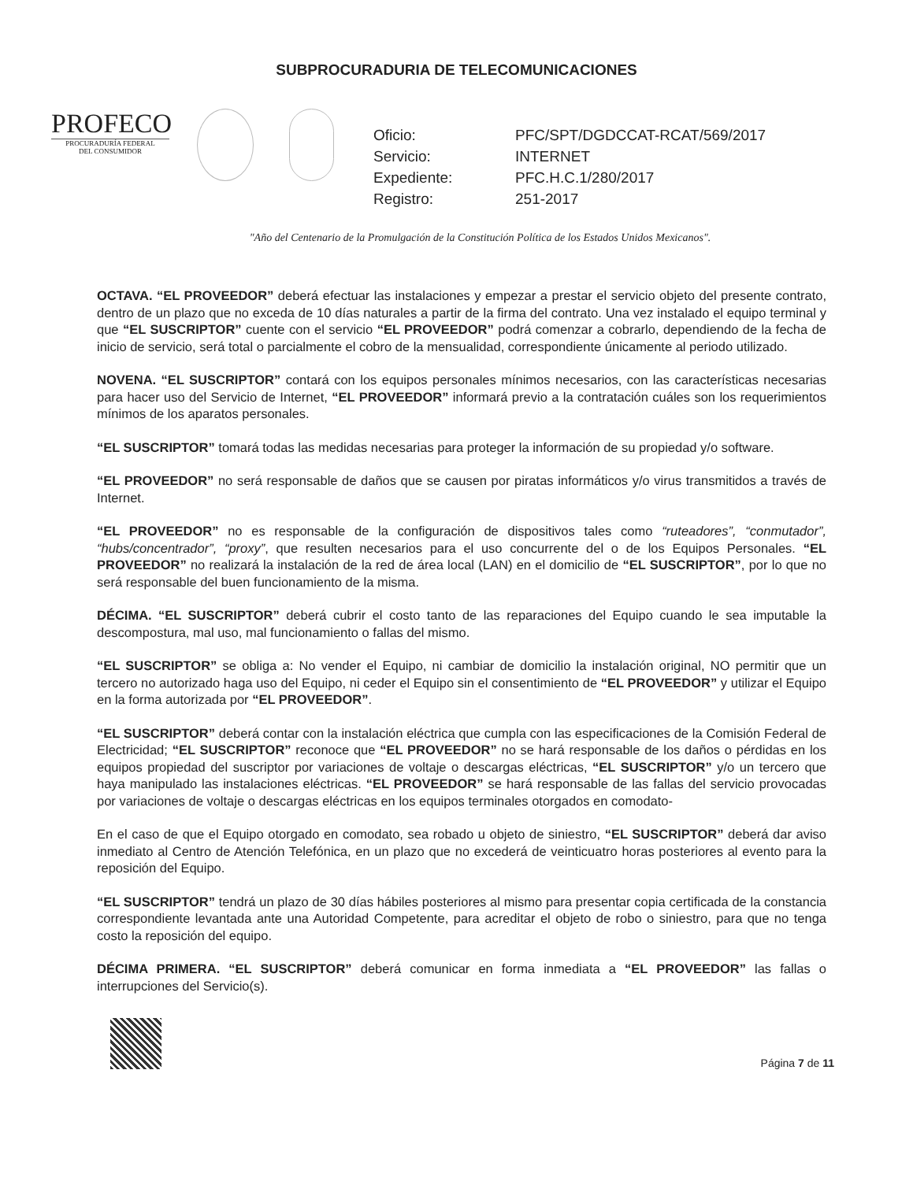SUBPROCURADURIA DE TELECOMUNICACIONES
PROFECO
PROCURADURÍA FEDERAL
DEL CONSUMIDOR
Oficio: PFC/SPT/DGDCCAT-RCAT/569/2017
Servicio: INTERNET
Expediente: PFC.H.C.1/280/2017
Registro: 251-2017
"Año del Centenario de la Promulgación de la Constitución Política de los Estados Unidos Mexicanos".
OCTAVA. “EL PROVEEDOR” deberá efectuar las instalaciones y empezar a prestar el servicio objeto del presente contrato, dentro de un plazo que no exceda de 10 días naturales a partir de la firma del contrato. Una vez instalado el equipo terminal y que “EL SUSCRIPTOR” cuente con el servicio “EL PROVEEDOR” podrá comenzar a cobrarlo, dependiendo de la fecha de inicio de servicio, será total o parcialmente el cobro de la mensualidad, correspondiente únicamente al periodo utilizado.
NOVENA. “EL SUSCRIPTOR” contará con los equipos personales mínimos necesarios, con las características necesarias para hacer uso del Servicio de Internet, “EL PROVEEDOR” informará previo a la contratación cuáles son los requerimientos mínimos de los aparatos personales.
“EL SUSCRIPTOR” tomará todas las medidas necesarias para proteger la información de su propiedad y/o software.
“EL PROVEEDOR” no será responsable de daños que se causen por piratas informáticos y/o virus transmitidos a través de Internet.
“EL PROVEEDOR” no es responsable de la configuración de dispositivos tales como “ruteadores”, “conmutador”, “hubs/concentrador”, “proxy”, que resulten necesarios para el uso concurrente del o de los Equipos Personales. “EL PROVEEDOR” no realizará la instalación de la red de área local (LAN) en el domicilio de “EL SUSCRIPTOR”, por lo que no será responsable del buen funcionamiento de la misma.
DÉCIMA. “EL SUSCRIPTOR” deberá cubrir el costo tanto de las reparaciones del Equipo cuando le sea imputable la descompostura, mal uso, mal funcionamiento o fallas del mismo.
“EL SUSCRIPTOR” se obliga a: No vender el Equipo, ni cambiar de domicilio la instalación original, NO permitir que un tercero no autorizado haga uso del Equipo, ni ceder el Equipo sin el consentimiento de “EL PROVEEDOR” y utilizar el Equipo en la forma autorizada por “EL PROVEEDOR”.
“EL SUSCRIPTOR” deberá contar con la instalación eléctrica que cumpla con las especificaciones de la Comisión Federal de Electricidad; “EL SUSCRIPTOR” reconoce que “EL PROVEEDOR” no se hará responsable de los daños o pérdidas en los equipos propiedad del suscriptor por variaciones de voltaje o descargas eléctricas, “EL SUSCRIPTOR” y/o un tercero que haya manipulado las instalaciones eléctricas. “EL PROVEEDOR” se hará responsable de las fallas del servicio provocadas por variaciones de voltaje o descargas eléctricas en los equipos terminales otorgados en comodato-
En el caso de que el Equipo otorgado en comodato, sea robado u objeto de siniestro, “EL SUSCRIPTOR” deberá dar aviso inmediato al Centro de Atención Telefónica, en un plazo que no excederá de veinticuatro horas posteriores al evento para la reposición del Equipo.
“EL SUSCRIPTOR” tendrá un plazo de 30 días hábiles posteriores al mismo para presentar copia certificada de la constancia correspondiente levantada ante una Autoridad Competente, para acreditar el objeto de robo o siniestro, para que no tenga costo la reposición del equipo.
DÉCIMA PRIMERA. “EL SUSCRIPTOR” deberá comunicar en forma inmediata a “EL PROVEEDOR” las fallas o interrupciones del Servicio(s).
Página 7 de 11